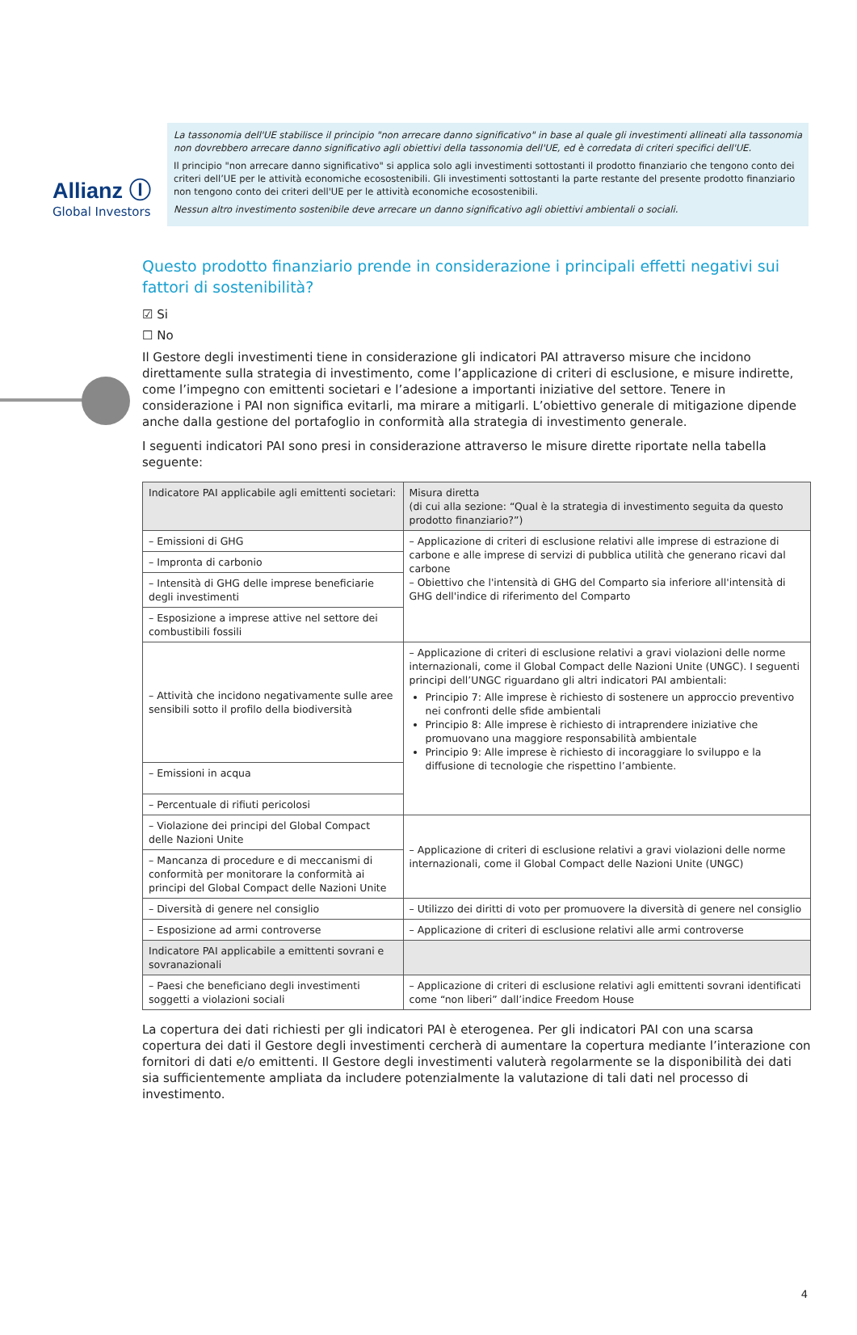Allianz Ⓘ
Global Investors
La tassonomia dell'UE stabilisce il principio "non arrecare danno significativo" in base al quale gli investimenti allineati alla tassonomia non dovrebbero arrecare danno significativo agli obiettivi della tassonomia dell'UE, ed è corredata di criteri specifici dell'UE.
Il principio "non arrecare danno significativo" si applica solo agli investimenti sottostanti il prodotto finanziario che tengono conto dei criteri dell’UE per le attività economiche ecosostenibili. Gli investimenti sottostanti la parte restante del presente prodotto finanziario non tengono conto dei criteri dell'UE per le attività economiche ecosostenibili.
Nessun altro investimento sostenibile deve arrecare un danno significativo agli obiettivi ambientali o sociali.
Questo prodotto finanziario prende in considerazione i principali effetti negativi sui fattori di sostenibilità?
☑ Si
☐ No
Il Gestore degli investimenti tiene in considerazione gli indicatori PAI attraverso misure che incidono direttamente sulla strategia di investimento, come l’applicazione di criteri di esclusione, e misure indirette, come l’impegno con emittenti societari e l’adesione a importanti iniziative del settore. Tenere in considerazione i PAI non significa evitarli, ma mirare a mitigarli. L’obiettivo generale di mitigazione dipende anche dalla gestione del portafoglio in conformità alla strategia di investimento generale.
I seguenti indicatori PAI sono presi in considerazione attraverso le misure dirette riportate nella tabella seguente:
| Indicatore PAI applicabile agli emittenti societari: | Misura diretta (di cui alla sezione: “Qual è la strategia di investimento seguita da questo prodotto finanziario?”) |
| --- | --- |
| – Emissioni di GHG | – Applicazione di criteri di esclusione relativi alle imprese di estrazione di carbone e alle imprese di servizi di pubblica utilità che generano ricavi dal carbone – Obiettivo che l'intensità di GHG del Comparto sia inferiore all'intensità di GHG dell'indice di riferimento del Comparto |
| – Impronta di carbonio | |
| – Intensità di GHG delle imprese beneficiarie degli investimenti | |
| – Esposizione a imprese attive nel settore dei combustibili fossili | |
| – Attività che incidono negativamente sulle aree sensibili sotto il profilo della biodiversità | – Applicazione di criteri di esclusione relativi a gravi violazioni delle norme internazionali, come il Global Compact delle Nazioni Unite (UNGC). I seguenti principi dell’UNGC riguardano gli altri indicatori PAI ambientali: Principio 7: Alle imprese è richiesto di sostenere un approccio preventivo nei confronti delle sfide ambientali Principio 8: Alle imprese è richiesto di intraprendere iniziative che promuovano una maggiore responsabilità ambientale Principio 9: Alle imprese è richiesto di incoraggiare lo sviluppo e la diffusione di tecnologie che rispettino l’ambiente. |
| – Emissioni in acqua | |
| – Percentuale di rifiuti pericolosi | |
| – Violazione dei principi del Global Compact delle Nazioni Unite | – Applicazione di criteri di esclusione relativi a gravi violazioni delle norme internazionali, come il Global Compact delle Nazioni Unite (UNGC) |
| – Mancanza di procedure e di meccanismi di conformità per monitorare la conformità ai principi del Global Compact delle Nazioni Unite | |
| – Diversità di genere nel consiglio | – Utilizzo dei diritti di voto per promuovere la diversità di genere nel consiglio |
| – Esposizione ad armi controverse | – Applicazione di criteri di esclusione relativi alle armi controverse |
| Indicatore PAI applicabile a emittenti sovrani e sovranazionali | |
| – Paesi che beneficiano degli investimenti soggetti a violazioni sociali | – Applicazione di criteri di esclusione relativi agli emittenti sovrani identificati come “non liberi” dall’indice Freedom House |
La copertura dei dati richiesti per gli indicatori PAI è eterogenea. Per gli indicatori PAI con una scarsa copertura dei dati il Gestore degli investimenti cercherà di aumentare la copertura mediante l’interazione con fornitori di dati e/o emittenti. Il Gestore degli investimenti valuterà regolarmente se la disponibilità dei dati sia sufficientemente ampliata da includere potenzialmente la valutazione di tali dati nel processo di investimento.
4